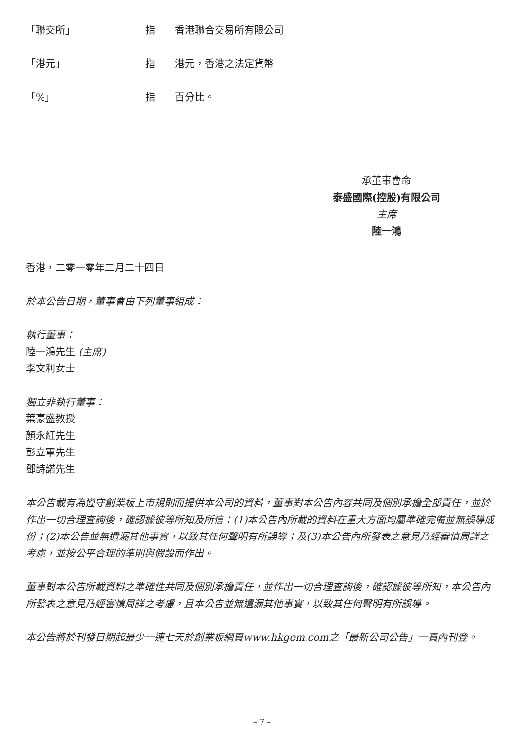「聯交所」 指 香港聯合交易所有限公司
「港元」 指 港元，香港之法定貨幣
「%」 指 百分比。
承董事會命
泰盛國際(控股)有限公司
主席
陸一鴻
香港，二零一零年二月二十四日
於本公告日期，董事會由下列董事組成：
執行董事：
陸一鴻先生 (主席)
李文利女士
獨立非執行董事：
葉豪盛教授
顏永紅先生
彭立軍先生
鄧詩諾先生
本公告載有為遵守創業板上市規則而提供本公司的資料，董事對本公告內容共同及個別承擔全部責任，並於作出一切合理查詢後，確認據彼等所知及所信：(1)本公告內所載的資料在重大方面均屬準確完備並無誤導成份；(2)本公告並無遺漏其他事實，以致其任何聲明有所誤導；及(3)本公告內所發表之意見乃經審慎周詳之考慮，並按公平合理的準則與假設而作出。
董事對本公告所載資料之準確性共同及個別承擔責任，並作出一切合理查詢後，確認據彼等所知，本公告內所發表之意見乃經審慎周詳之考慮，且本公告並無遺漏其他事實，以致其任何聲明有所誤導。
本公告將於刊發日期起最少一連七天於創業板網頁www.hkgem.com之「最新公司公告」一頁內刊登。
– 7 –